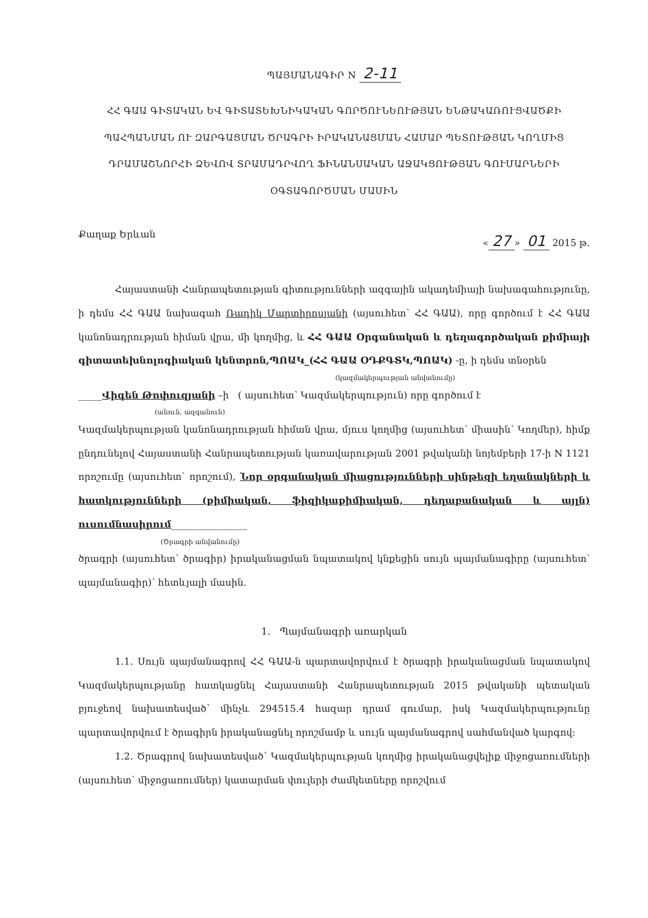ՊԱՅՄԱՆԱԳԻՐ N 2-11
ՀՀ ԳԱԱ ԳԻՏԱԿԱՆ ԵՎ ԳԻՏԱՏԵԽՆԻԿԱԿԱՆ ԳՈՐԾՈՒՆԵՈՒԹՅԱՆ ԵՆԹԱԿԱՌՈՒՑՎԱԾՔԻ ՊԱՀՊԱՆՄԱՆ ՈՒ ԶԱՐԳԱՑՄԱՆ ԾՐԱԳՐԻ ԻՐԱԿԱՆԱՑՄԱՆ ՀԱՄԱՐ ՊԵՏՈՒԹՅԱՆ ԿՈՂՄԻՑ ԴՐԱՄԱՇՆՈՐՀԻ ՁԵՎՈՎ ՏՐԱՄԱԴՐՎՈՂ ՖԻՆԱՆՍԱԿԱՆ ԱՋԱԿՑՈՒԹՅԱՆ ԳՈՒՄԱՐՆԵՐԻ ՕԳՏԱԳՈՐԾՄԱՆ ՄԱՍԻՆ
Քաղաք Երևան « 27 » 01 2015 թ.
Հայաստանի Հանրապետության գիտությունների ազգային ակադեմիայի նախագահությունը, ի դեմս ՀՀ ԳԱԱ նախագահ Ռադիկ Մարտիրոսյանի (այսուհետ՝ ՀՀ ԳԱԱ), որը գործում է ՀՀ ԳԱԱ կանոնադրության հիման վրա, մի կողմից, և ՀՀ ԳԱԱ Օրգանական և դեղագործական քիմիայի գիտատեխնոլոգիական կենտրոն,ՊՈԱԿ_(ՀՀ ԳԱԱ ՕԴՔԳՏԿ,ՊՈԱԿ) -ը, ի դեմս տնօրեն
(կազմակերպության անվանումը)
_____Վիգեն Թոփուզյանի –ի ( այսուհետ՝ Կազմակերպություն) որը գործում է
(անուն, ազգանուն)
Կազմակերպության կանոնադրության հիման վրա, մյուս կողմից (այսուհետ՝ միասին՝ Կողմեր), հիմք ընդունելով Հայաստանի Հանրապետության կառավարության 2001 թվականի նոյեմբերի 17-ի N 1121 որոշումը (այսուհետ՝ որոշում), Նոր օրգանական միացությունների սինթեզի եղանակների և հատկությունների (քիմիական, ֆիզիկաքիմիական, դեղաբանական և այլն) ուսումնասիրում________________
(Ծրագրի անվանումը)
ծրագրի (այսուհետ՝ ծրագիր) իրականացման նպատակով կնքեցին սույն պայմանագիրը (այսուհետ՝ պայմանագիր)՝ հետևյալի մասին.
1. Պայմանագրի առարկան
1.1. Սույն պայմանագրով ՀՀ ԳԱԱ-ն պարտավորվում է ծրագրի իրականացման նպատակով Կազմակերպությանը հատկացնել Հայաստանի Հանրապետության 2015 թվականի պետական բյուջեով նախատեսված՝ մինչև 294515.4 հազար դրամ գումար, իսկ Կազմակերպությունը պարտավորվում է ծրագիրն իրականացնել որոշմամբ և սույն պայմանագրով սահմանված կարգով:
1.2. Ծրագրով նախատեսված՝ Կազմակերպության կողմից իրականացվելիք միջոցառումների (այսուհետ՝ միջոցառումներ) կատարման փուլերի ժամկետները որոշվում